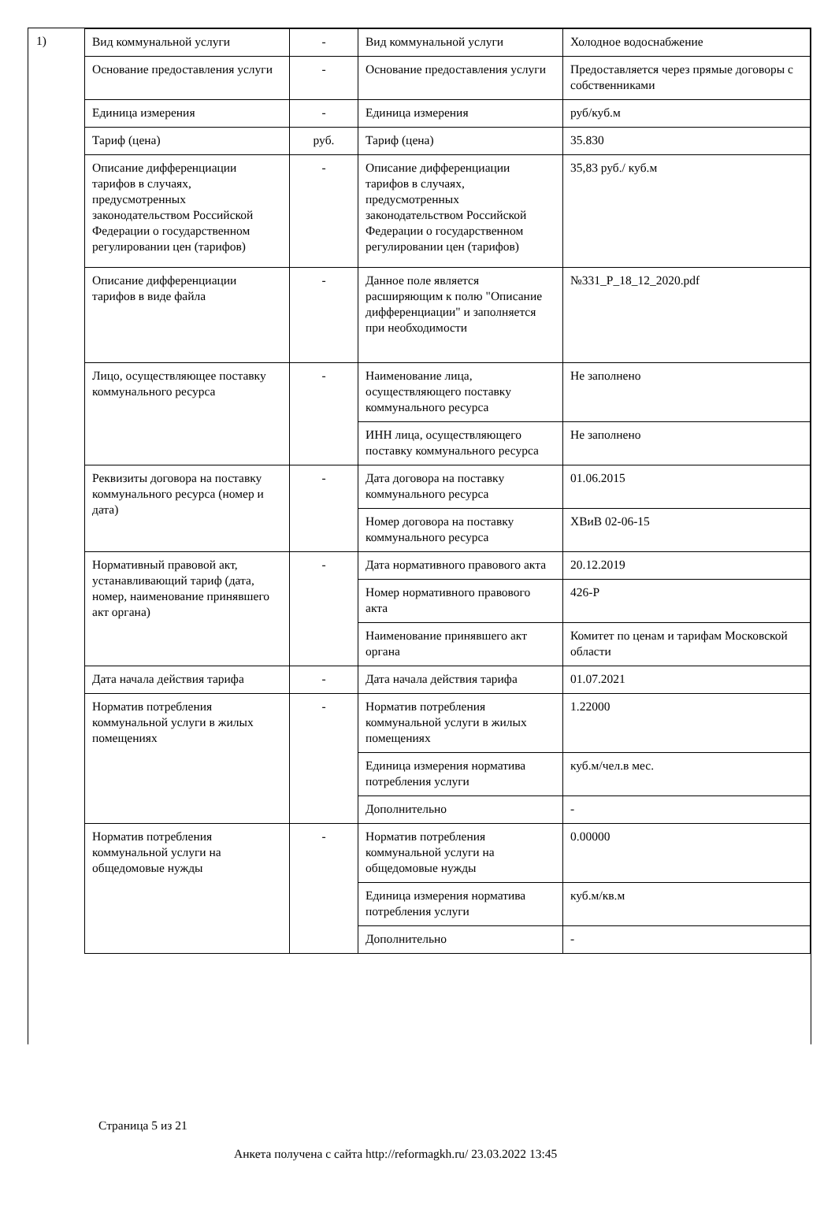1)
| Вид коммунальной услуги | - | Вид коммунальной услуги | Холодное водоснабжение |
| Основание предоставления услуги | - | Основание предоставления услуги | Предоставляется через прямые договоры с собственниками |
| Единица измерения | - | Единица измерения | руб/куб.м |
| Тариф (цена) | руб. | Тариф (цена) | 35.830 |
| Описание дифференциации тарифов в случаях, предусмотренных законодательством Российской Федерации о государственном регулировании цен (тарифов) | - | Описание дифференциации тарифов в случаях, предусмотренных законодательством Российской Федерации о государственном регулировании цен (тарифов) | 35,83 руб./ куб.м |
| Описание дифференциации тарифов в виде файла | - | Данное поле является расширяющим к полю "Описание дифференциации" и заполняется при необходимости | №331_Р_18_12_2020.pdf |
| Лицо, осуществляющее поставку коммунального ресурса | - | Наименование лица, осуществляющего поставку коммунального ресурса | Не заполнено |
| | | ИНН лица, осуществляющего поставку коммунального ресурса | Не заполнено |
| Реквизиты договора на поставку коммунального ресурса (номер и дата) | - | Дата договора на поставку коммунального ресурса | 01.06.2015 |
| | | Номер договора на поставку коммунального ресурса | ХВиВ 02-06-15 |
| Нормативный правовой акт, устанавливающий тариф (дата, номер, наименование принявшего акт органа) | - | Дата нормативного правового акта | 20.12.2019 |
| | | Номер нормативного правового акта | 426-Р |
| | | Наименование принявшего акт органа | Комитет по ценам и тарифам Московской области |
| Дата начала действия тарифа | - | Дата начала действия тарифа | 01.07.2021 |
| Норматив потребления коммунальной услуги в жилых помещениях | - | Норматив потребления коммунальной услуги в жилых помещениях | 1.22000 |
| | | Единица измерения норматива потребления услуги | куб.м/чел.в мес. |
| | | Дополнительно | - |
| Норматив потребления коммунальной услуги на общедомовые нужды | - | Норматив потребления коммунальной услуги на общедомовые нужды | 0.00000 |
| | | Единица измерения норматива потребления услуги | куб.м/кв.м |
| | | Дополнительно | - |
Страница 5 из 21
Анкета получена с сайта http://reformagkh.ru/ 23.03.2022 13:45